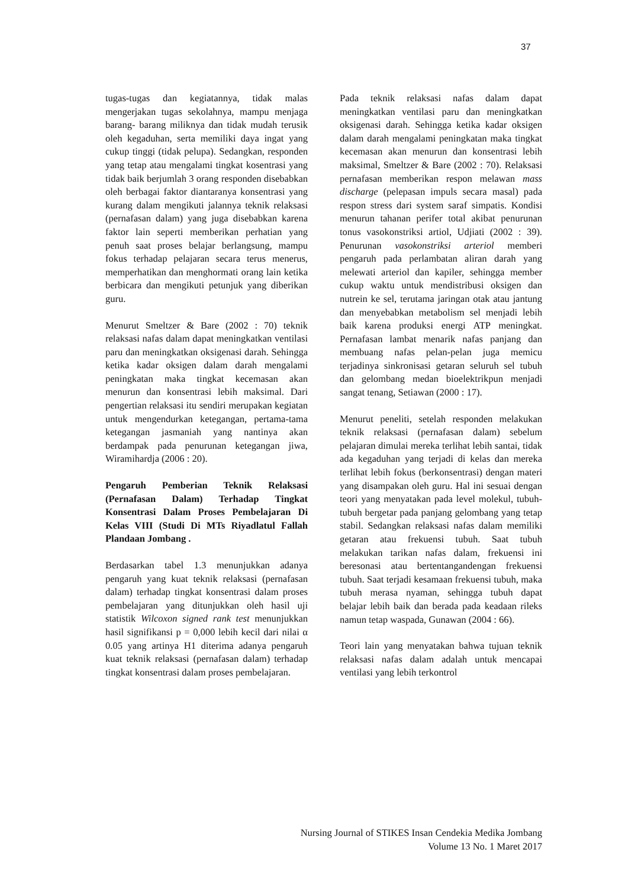37
tugas-tugas dan kegiatannya, tidak malas mengerjakan tugas sekolahnya, mampu menjaga barang- barang miliknya dan tidak mudah terusik oleh kegaduhan, serta memiliki daya ingat yang cukup tinggi (tidak pelupa). Sedangkan, responden yang tetap atau mengalami tingkat kosentrasi yang tidak baik berjumlah 3 orang responden disebabkan oleh berbagai faktor diantaranya konsentrasi yang kurang dalam mengikuti jalannya teknik relaksasi (pernafasan dalam) yang juga disebabkan karena faktor lain seperti memberikan perhatian yang penuh saat proses belajar berlangsung, mampu fokus terhadap pelajaran secara terus menerus, memperhatikan dan menghormati orang lain ketika berbicara dan mengikuti petunjuk yang diberikan guru.
Menurut Smeltzer & Bare (2002 : 70) teknik relaksasi nafas dalam dapat meningkatkan ventilasi paru dan meningkatkan oksigenasi darah. Sehingga ketika kadar oksigen dalam darah mengalami peningkatan maka tingkat kecemasan akan menurun dan konsentrasi lebih maksimal. Dari pengertian relaksasi itu sendiri merupakan kegiatan untuk mengendurkan ketegangan, pertama-tama ketegangan jasmaniah yang nantinya akan berdampak pada penurunan ketegangan jiwa, Wiramihardja (2006 : 20).
Pengaruh Pemberian Teknik Relaksasi (Pernafasan Dalam) Terhadap Tingkat Konsentrasi Dalam Proses Pembelajaran Di Kelas VIII (Studi Di MTs Riyadlatul Fallah Plandaan Jombang .
Berdasarkan tabel 1.3 menunjukkan adanya pengaruh yang kuat teknik relaksasi (pernafasan dalam) terhadap tingkat konsentrasi dalam proses pembelajaran yang ditunjukkan oleh hasil uji statistik Wilcoxon signed rank test menunjukkan hasil signifikansi p = 0,000 lebih kecil dari nilai α 0.05 yang artinya H1 diterima adanya pengaruh kuat teknik relaksasi (pernafasan dalam) terhadap tingkat konsentrasi dalam proses pembelajaran.
Pada teknik relaksasi nafas dalam dapat meningkatkan ventilasi paru dan meningkatkan oksigenasi darah. Sehingga ketika kadar oksigen dalam darah mengalami peningkatan maka tingkat kecemasan akan menurun dan konsentrasi lebih maksimal, Smeltzer & Bare (2002 : 70). Relaksasi pernafasan memberikan respon melawan mass discharge (pelepasan impuls secara masal) pada respon stress dari system saraf simpatis. Kondisi menurun tahanan perifer total akibat penurunan tonus vasokonstriksi artiol, Udjiati (2002 : 39). Penurunan vasokonstriksi arteriol memberi pengaruh pada perlambatan aliran darah yang melewati arteriol dan kapiler, sehingga member cukup waktu untuk mendistribusi oksigen dan nutrein ke sel, terutama jaringan otak atau jantung dan menyebabkan metabolism sel menjadi lebih baik karena produksi energi ATP meningkat. Pernafasan lambat menarik nafas panjang dan membuang nafas pelan-pelan juga memicu terjadinya sinkronisasi getaran seluruh sel tubuh dan gelombang medan bioelektrikpun menjadi sangat tenang, Setiawan (2000 : 17).
Menurut peneliti, setelah responden melakukan teknik relaksasi (pernafasan dalam) sebelum pelajaran dimulai mereka terlihat lebih santai, tidak ada kegaduhan yang terjadi di kelas dan mereka terlihat lebih fokus (berkonsentrasi) dengan materi yang disampakan oleh guru. Hal ini sesuai dengan teori yang menyatakan pada level molekul, tubuh-tubuh bergetar pada panjang gelombang yang tetap stabil. Sedangkan relaksasi nafas dalam memiliki getaran atau frekuensi tubuh. Saat tubuh melakukan tarikan nafas dalam, frekuensi ini beresonasi atau bertentangandengan frekuensi tubuh. Saat terjadi kesamaan frekuensi tubuh, maka tubuh merasa nyaman, sehingga tubuh dapat belajar lebih baik dan berada pada keadaan rileks namun tetap waspada, Gunawan (2004 : 66).
Teori lain yang menyatakan bahwa tujuan teknik relaksasi nafas dalam adalah untuk mencapai ventilasi yang lebih terkontrol
Nursing Journal of STIKES Insan Cendekia Medika Jombang
Volume 13 No. 1 Maret 2017